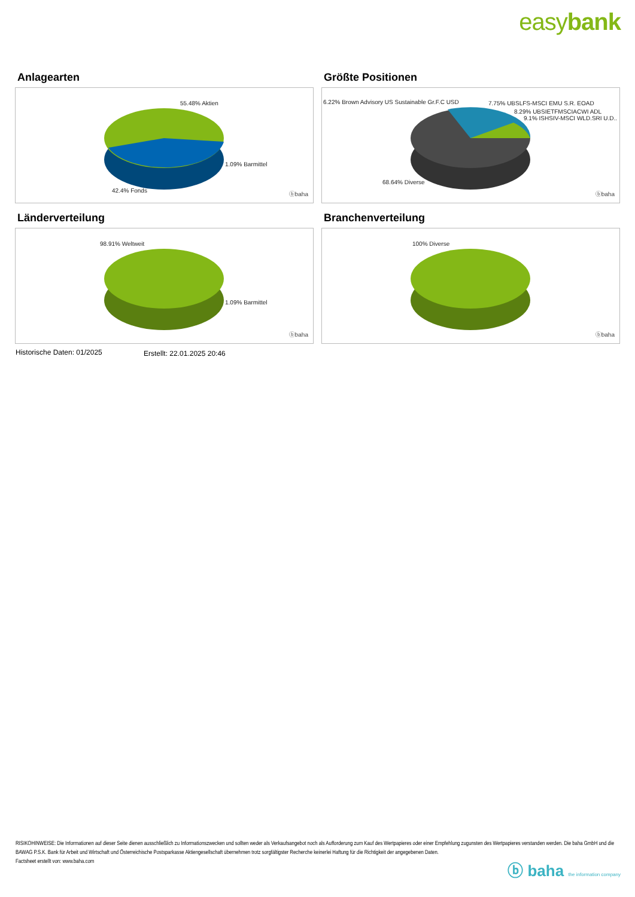easybank
Anlagearten
55.48% Aktien
1.09% Barmittel
42.4% Fonds
ⓑbaha
Größte Positionen
6.22% Brown Advisory US Sustainable Gr.F.C USD 7.75% UBSLFS-MSCI EMU S.R. EOAD
8.29% UBSIETFMSCIACWI ADL
9.1% ISHSIV-MSCI WLD.SRI U.D..
68.64% Diverse
ⓑbaha
Länderverteilung
98.91% Weltweit
1.09% Barmittel
ⓑbaha
Branchenverteilung
100% Diverse
ⓑbaha
Historische Daten: 01/2025 Erstellt: 22.01.2025 20:46
RISIKOHINWEISE: Die Informationen auf dieser Seite dienen ausschließlich zu Informationszwecken und sollten weder als Verkaufsangebot noch als Aufforderung zum Kauf des Wertpapieres oder einer Empfehlung zugunsten des Wertpapieres verstanden werden. Die baha GmbH und die BAWAG P.S.K. Bank für Arbeit und Wirtschaft und Österreichische Postsparkasse Aktiengesellschaft übernehmen trotz sorgfältigster Recherche keinerlei Haftung für die Richtigkeit der angegebenen Daten.
Factsheet erstellt von: www.baha.com
ⓑ baha the information company